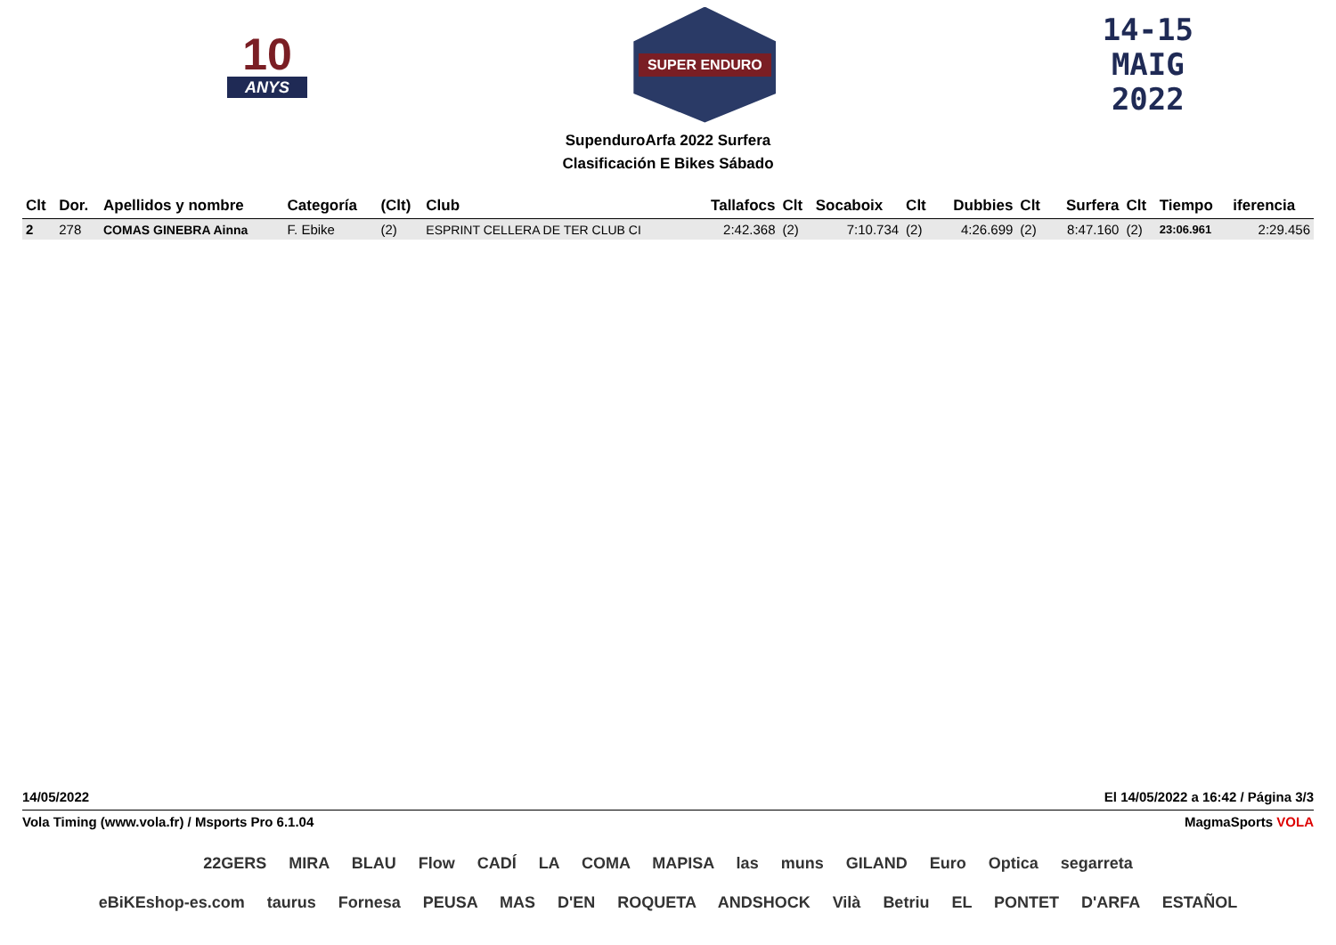10
ANYS
SUPER ENDURO
14-15
MAIG
2022
SupenduroArfa 2022 Surfera
Clasificación E Bikes Sábado
| Clt | Dor. | Apellidos y nombre | Categoría | (Clt) | Club | Tallafocs | Clt | Socaboix | Clt | Dubbies | Clt | Surfera | Clt | Tiempo | iferencia |
| --- | --- | --- | --- | --- | --- | --- | --- | --- | --- | --- | --- | --- | --- | --- | --- |
| 2 | 278 | COMAS GINEBRA Ainna | F. Ebike | (2) | ESPRINT CELLERA DE TER CLUB CI | 2:42.368 | (2) | 7:10.734 | (2) | 4:26.699 | (2) | 8:47.160 | (2) | 23:06.961 | 2:29.456 |
14/05/2022 El 14/05/2022 a 16:42 / Página 3/3
Vola Timing (www.vola.fr) / Msports Pro 6.1.04 MagmaSports VOLA
22GERS MIRA BLAU Flow CADÍ LA COMA MAPISA las muns GILAND Euro Optica segarreta
eBiKEshop-es.com taurus Fornesa PEUSA MAS D'EN ROQUETA ANDSHOCK Vilà Betriu EL PONTET D'ARFA ESTAÑOL